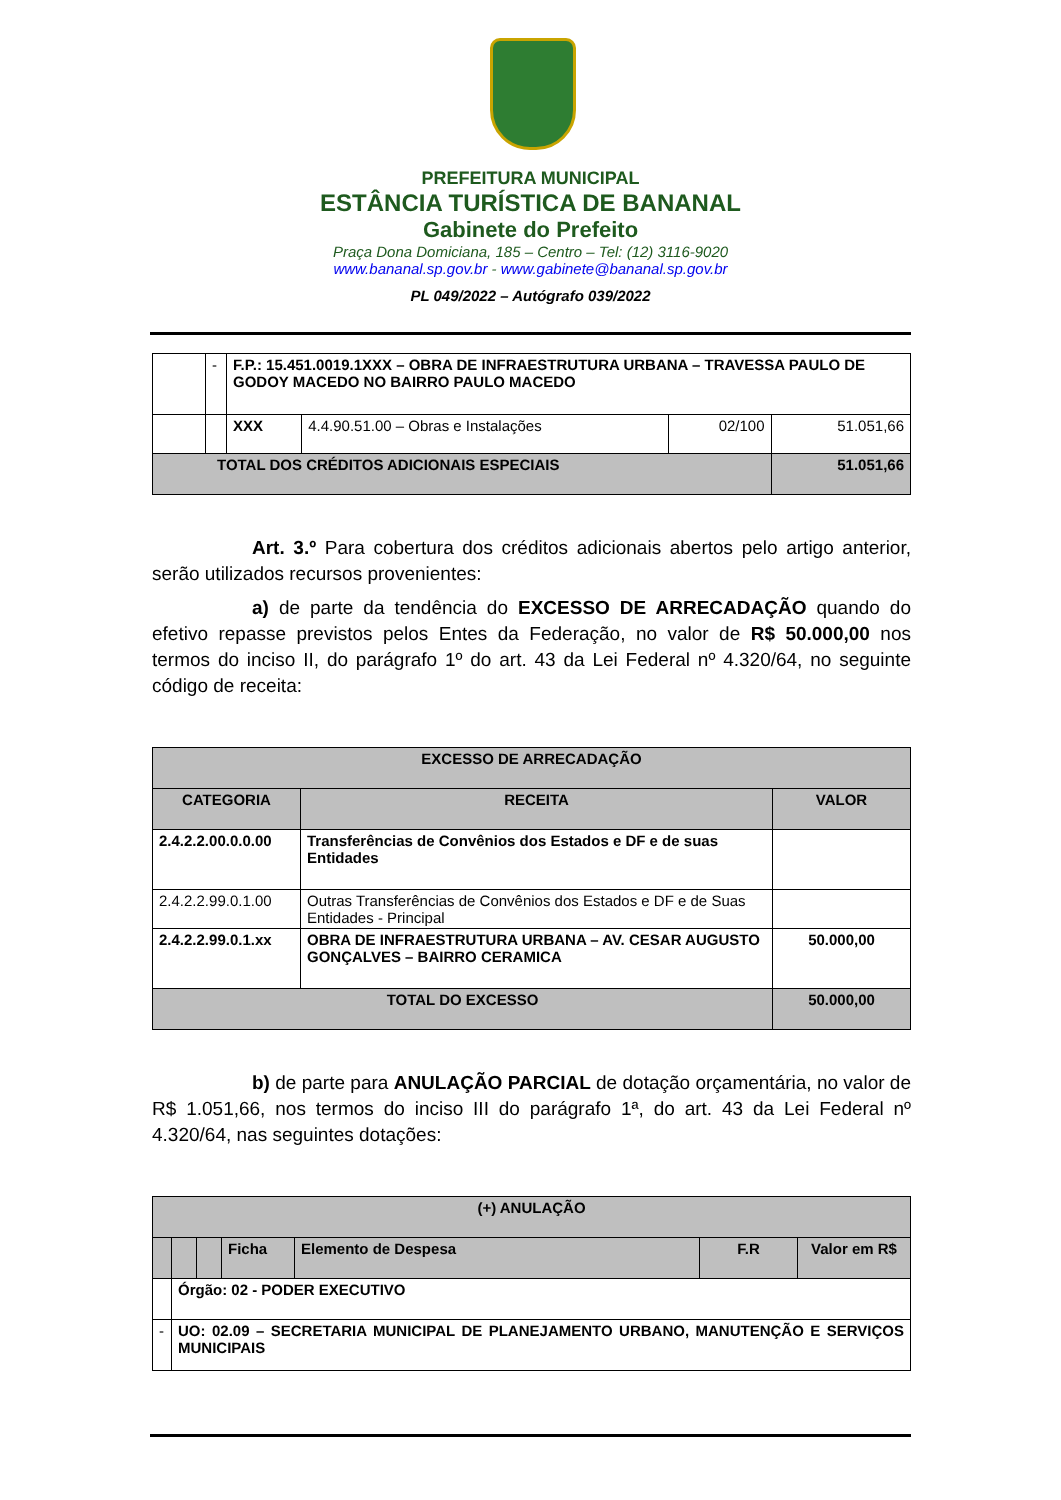PREFEITURA MUNICIPAL
ESTÂNCIA TURÍSTICA DE BANANAL
Gabinete do Prefeito
Praça Dona Domiciana, 185 – Centro – Tel: (12) 3116-9020
www.bananal.sp.gov.br - www.gabinete@bananal.sp.gov.br
PL 049/2022 – Autógrafo 039/2022
| | - | F.P.: 15.451.0019.1XXX – OBRA DE INFRAESTRUTURA URBANA – TRAVESSA PAULO DE GODOY MACEDO NO BAIRRO PAULO MACEDO | | | |
| | | XXX | 4.4.90.51.00 – Obras e Instalações | 02/100 | 51.051,66 |
| TOTAL DOS CRÉDITOS ADICIONAIS ESPECIAIS | | | | | 51.051,66 |
Art. 3.º Para cobertura dos créditos adicionais abertos pelo artigo anterior, serão utilizados recursos provenientes:
a) de parte da tendência do EXCESSO DE ARRECADAÇÃO quando do efetivo repasse previstos pelos Entes da Federação, no valor de R$ 50.000,00 nos termos do inciso II, do parágrafo 1º do art. 43 da Lei Federal nº 4.320/64, no seguinte código de receita:
| EXCESSO DE ARRECADAÇÃO | | |
| --- | --- | --- |
| CATEGORIA | RECEITA | VALOR |
| 2.4.2.2.00.0.0.00 | Transferências de Convênios dos Estados e DF e de suas Entidades | |
| 2.4.2.2.99.0.1.00 | Outras Transferências de Convênios dos Estados e DF e de Suas Entidades - Principal | |
| 2.4.2.2.99.0.1.xx | OBRA DE INFRAESTRUTURA URBANA – AV. CESAR AUGUSTO GONÇALVES – BAIRRO CERAMICA | 50.000,00 |
| TOTAL DO EXCESSO | | 50.000,00 |
b) de parte para ANULAÇÃO PARCIAL de dotação orçamentária, no valor de R$ 1.051,66, nos termos do inciso III do parágrafo 1ª, do art. 43 da Lei Federal nº 4.320/64, nas seguintes dotações:
| (+) ANULAÇÃO | | | | | | |
| --- | --- | --- | --- | --- | --- | --- |
| | | | Ficha | Elemento de Despesa | F.R | Valor em R$ |
| | Órgão: 02 - PODER EXECUTIVO | | | | | |
| - | UO: 02.09 – SECRETARIA MUNICIPAL DE PLANEJAMENTO URBANO, MANUTENÇÃO E SERVIÇOS MUNICIPAIS | | | | | |